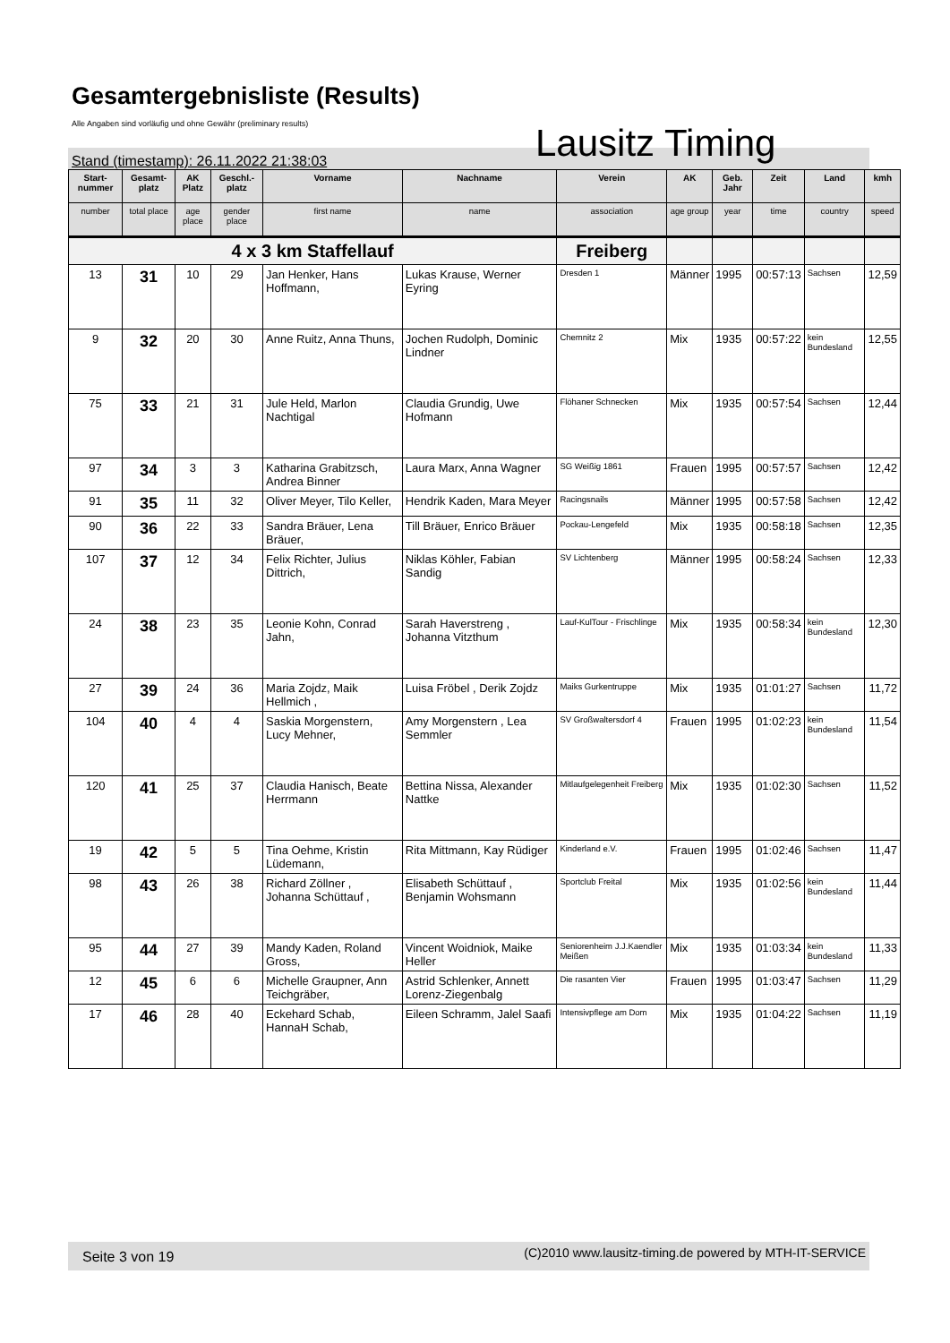Gesamtergebnisliste (Results)
Alle Angaben sind vorläufig und ohne Gewähr (preliminary results)
Lausitz Timing
Stand (timestamp): 26.11.2022 21:38:03
| Start-nummer | Gesamt-platz | AK Platz | Geschl.-platz | Vorname | Nachname | Verein | AK | Geb. Jahr | Zeit | Land | kmh |
| --- | --- | --- | --- | --- | --- | --- | --- | --- | --- | --- | --- |
| number | total place | age place | gender place | first name | name | association | age group | year | time | country | speed |
| 4 x 3 km Staffellauf | | | | | | Freiberg | | | | | |
| 13 | 31 | 10 | 29 | Jan Henker, Hans Hoffmann, | Lukas Krause, Werner Eyring | Dresden 1 | Männer | 1995 | 00:57:13 | Sachsen | 12,59 |
| 9 | 32 | 20 | 30 | Anne Ruitz, Anna Thuns, | Jochen Rudolph, Dominic Lindner | Chemnitz 2 | Mix | 1935 | 00:57:22 | kein Bundesland | 12,55 |
| 75 | 33 | 21 | 31 | Jule Held, Marlon Nachtigal | Claudia Grundig, Uwe Hofmann | Flöhaner Schnecken | Mix | 1935 | 00:57:54 | Sachsen | 12,44 |
| 97 | 34 | 3 | 3 | Katharina Grabitzsch, Andrea Binner | Laura Marx, Anna Wagner | SG Weißig 1861 | Frauen | 1995 | 00:57:57 | Sachsen | 12,42 |
| 91 | 35 | 11 | 32 | Oliver Meyer, Tilo Keller, | Hendrik Kaden, Mara Meyer | Racingsnails | Männer | 1995 | 00:57:58 | Sachsen | 12,42 |
| 90 | 36 | 22 | 33 | Sandra Bräuer, Lena Bräuer, | Till Bräuer, Enrico Bräuer | Pockau-Lengefeld | Mix | 1935 | 00:58:18 | Sachsen | 12,35 |
| 107 | 37 | 12 | 34 | Felix Richter, Julius Dittrich, | Niklas Köhler, Fabian Sandig | SV Lichtenberg | Männer | 1995 | 00:58:24 | Sachsen | 12,33 |
| 24 | 38 | 23 | 35 | Leonie Kohn, Conrad Jahn, | Sarah Haverstreng , Johanna Vitzthum | Lauf-KulTour - Frischlinge | Mix | 1935 | 00:58:34 | kein Bundesland | 12,30 |
| 27 | 39 | 24 | 36 | Maria Zojdz, Maik Hellmich , | Luisa Fröbel , Derik Zojdz | Maiks Gurkentruppe | Mix | 1935 | 01:01:27 | Sachsen | 11,72 |
| 104 | 40 | 4 | 4 | Saskia Morgenstern, Lucy Mehner, | Amy Morgenstern , Lea Semmler | SV Großwaltersdorf 4 | Frauen | 1995 | 01:02:23 | kein Bundesland | 11,54 |
| 120 | 41 | 25 | 37 | Claudia Hanisch, Beate Herrmann | Bettina Nissa, Alexander Nattke | Mitlaufgelegenheit Freiberg | Mix | 1935 | 01:02:30 | Sachsen | 11,52 |
| 19 | 42 | 5 | 5 | Tina Oehme, Kristin Lüdemann, | Rita Mittmann, Kay Rüdiger | Kinderland e.V. | Frauen | 1995 | 01:02:46 | Sachsen | 11,47 |
| 98 | 43 | 26 | 38 | Richard Zöllner , Johanna Schüttauf , | Elisabeth Schüttauf , Benjamin Wohsmann | Sportclub Freital | Mix | 1935 | 01:02:56 | kein Bundesland | 11,44 |
| 95 | 44 | 27 | 39 | Mandy Kaden, Roland Gross, | Vincent Woidniok, Maike Heller | Seniorenheim J.J.Kaendler Meißen | Mix | 1935 | 01:03:34 | kein Bundesland | 11,33 |
| 12 | 45 | 6 | 6 | Michelle Graupner, Ann Teichgräber, | Astrid Schlenker, Annett Lorenz-Ziegenbalg | Die rasanten Vier | Frauen | 1995 | 01:03:47 | Sachsen | 11,29 |
| 17 | 46 | 28 | 40 | Eckehard Schab, HannaH Schab, | Eileen Schramm, Jalel Saafi | Intensivpflege am Dom | Mix | 1935 | 01:04:22 | Sachsen | 11,19 |
Seite 3 von 19 (C)2010 www.lausitz-timing.de powered by MTH-IT-SERVICE